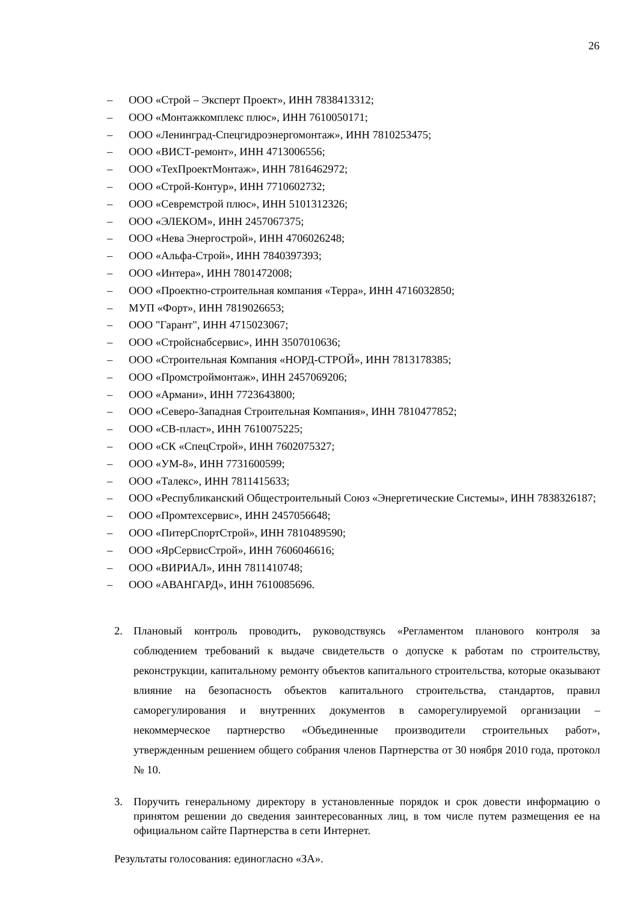26
– ООО «Строй – Эксперт Проект», ИНН 7838413312;
– ООО «Монтажкомплекс плюс», ИНН 7610050171;
– ООО «Ленинград-Спецгидроэнергомонтаж», ИНН 7810253475;
– ООО «ВИСТ-ремонт», ИНН 4713006556;
– ООО «ТехПроектМонтаж», ИНН 7816462972;
– ООО «Строй-Контур», ИНН 7710602732;
– ООО «Севремстрой плюс», ИНН 5101312326;
– ООО «ЭЛЕКОМ», ИНН 2457067375;
– ООО «Нева Энергострой», ИНН 4706026248;
– ООО «Альфа-Строй», ИНН 7840397393;
– ООО «Интера», ИНН 7801472008;
– ООО «Проектно-строительная компания «Терра», ИНН 4716032850;
– МУП «Форт», ИНН 7819026653;
– ООО "Гарант", ИНН 4715023067;
– ООО «Стройснабсервис», ИНН 3507010636;
– ООО «Строительная Компания «НОРД-СТРОЙ», ИНН 7813178385;
– ООО «Промстроймонтаж», ИНН 2457069206;
– ООО «Армани», ИНН 7723643800;
– ООО «Северо-Западная Строительная Компания», ИНН 7810477852;
– ООО «СВ-пласт», ИНН 7610075225;
– ООО «СК «СпецСтрой», ИНН 7602075327;
– ООО «УМ-8», ИНН 7731600599;
– ООО «Талекс», ИНН 7811415633;
– ООО «Республиканский Общестроительный Союз «Энергетические Системы», ИНН 7838326187;
– ООО «Промтехсервис», ИНН 2457056648;
– ООО «ПитерСпортСтрой», ИНН 7810489590;
– ООО «ЯрСервисСтрой», ИНН 7606046616;
– ООО «ВИРИАЛ», ИНН 7811410748;
– ООО «АВАНГАРД», ИНН 7610085696.
2. Плановый контроль проводить, руководствуясь «Регламентом планового контроля за соблюдением требований к выдаче свидетельств о допуске к работам по строительству, реконструкции, капитальному ремонту объектов капитального строительства, которые оказывают влияние на безопасность объектов капитального строительства, стандартов, правил саморегулирования и внутренних документов в саморегулируемой организации – некоммерческое партнерство «Объединенные производители строительных работ», утвержденным решением общего собрания членов Партнерства от 30 ноября 2010 года, протокол № 10.
3. Поручить генеральному директору в установленные порядок и срок довести информацию о принятом решении до сведения заинтересованных лиц, в том числе путем размещения ее на официальном сайте Партнерства в сети Интернет.
Результаты голосования: единогласно «ЗА».